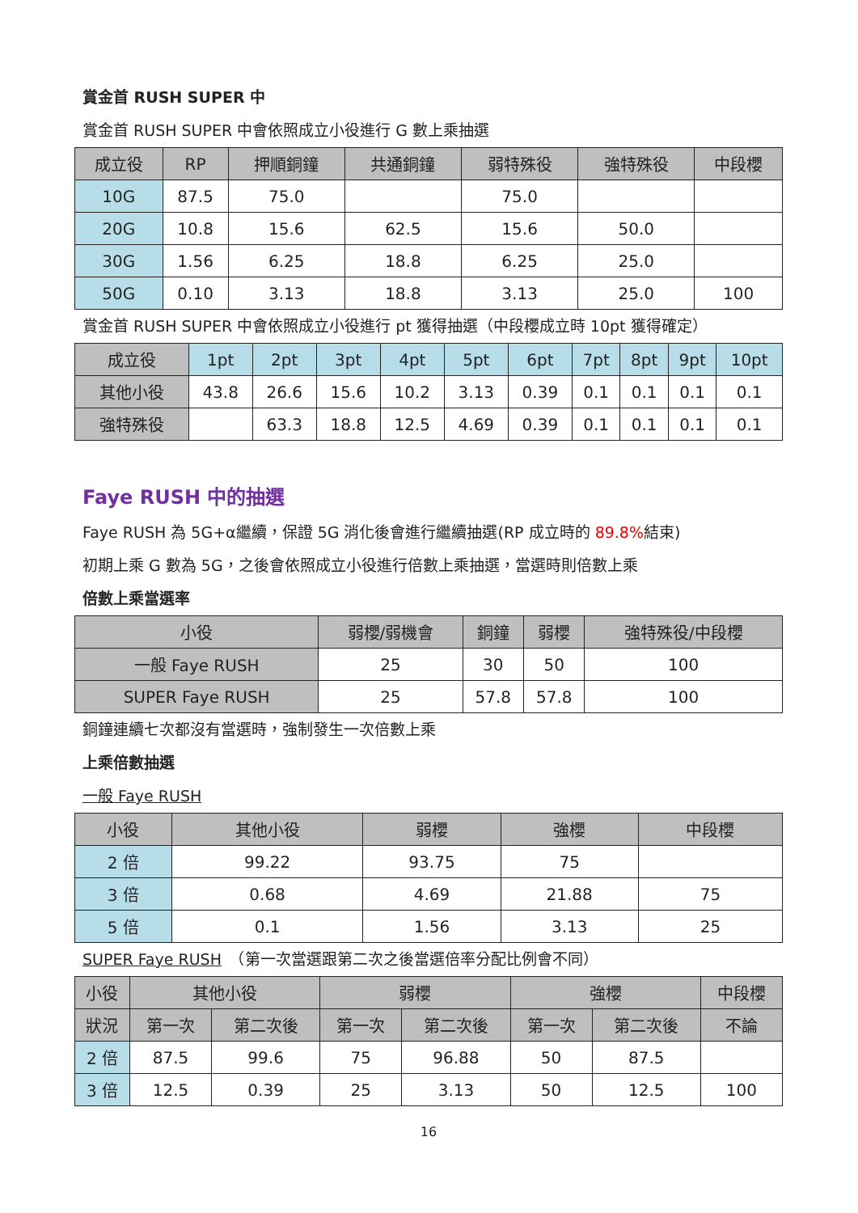賞金首 RUSH SUPER 中
賞金首 RUSH SUPER 中會依照成立小役進行 G 數上乘抽選
| 成立役 | RP | 押順銅鐘 | 共通銅鐘 | 弱特殊役 | 強特殊役 | 中段櫻 |
| --- | --- | --- | --- | --- | --- | --- |
| 10G | 87.5 | 75.0 | | 75.0 | | |
| 20G | 10.8 | 15.6 | 62.5 | 15.6 | 50.0 | |
| 30G | 1.56 | 6.25 | 18.8 | 6.25 | 25.0 | |
| 50G | 0.10 | 3.13 | 18.8 | 3.13 | 25.0 | 100 |
賞金首 RUSH SUPER 中會依照成立小役進行 pt 獲得抽選（中段櫻成立時 10pt 獲得確定）
| 成立役 | 1pt | 2pt | 3pt | 4pt | 5pt | 6pt | 7pt | 8pt | 9pt | 10pt |
| --- | --- | --- | --- | --- | --- | --- | --- | --- | --- | --- |
| 其他小役 | 43.8 | 26.6 | 15.6 | 10.2 | 3.13 | 0.39 | 0.1 | 0.1 | 0.1 | 0.1 |
| 強特殊役 | | 63.3 | 18.8 | 12.5 | 4.69 | 0.39 | 0.1 | 0.1 | 0.1 | 0.1 |
Faye RUSH 中的抽選
Faye RUSH 為 5G+α繼續，保證 5G 消化後會進行繼續抽選(RP 成立時的 89.8% 結束)
初期上乘 G 數為 5G，之後會依照成立小役進行倍數上乘抽選，當選時則倍數上乘
倍數上乘當選率
| 小役 | 弱櫻/弱機會 | 銅鐘 | 弱櫻 | 強特殊役/中段櫻 |
| --- | --- | --- | --- | --- |
| 一般 Faye RUSH | 25 | 30 | 50 | 100 |
| SUPER Faye RUSH | 25 | 57.8 | 57.8 | 100 |
銅鐘連續七次都沒有當選時，強制發生一次倍數上乘
上乘倍數抽選
一般 Faye RUSH
| 小役 | 其他小役 | 弱櫻 | 強櫻 | 中段櫻 |
| --- | --- | --- | --- | --- |
| 2 倍 | 99.22 | 93.75 | 75 | |
| 3 倍 | 0.68 | 4.69 | 21.88 | 75 |
| 5 倍 | 0.1 | 1.56 | 3.13 | 25 |
SUPER Faye RUSH　（第一次當選跟第二次之後當選倍率分配比例會不同）
| 小役 | 其他小役 | | 弱櫻 | | 強櫻 | | 中段櫻 |
| --- | --- | --- | --- | --- | --- | --- | --- |
| 狀況 | 第一次 | 第二次後 | 第一次 | 第二次後 | 第一次 | 第二次後 | 不論 |
| 2 倍 | 87.5 | 99.6 | 75 | 96.88 | 50 | 87.5 | |
| 3 倍 | 12.5 | 0.39 | 25 | 3.13 | 50 | 12.5 | 100 |
16